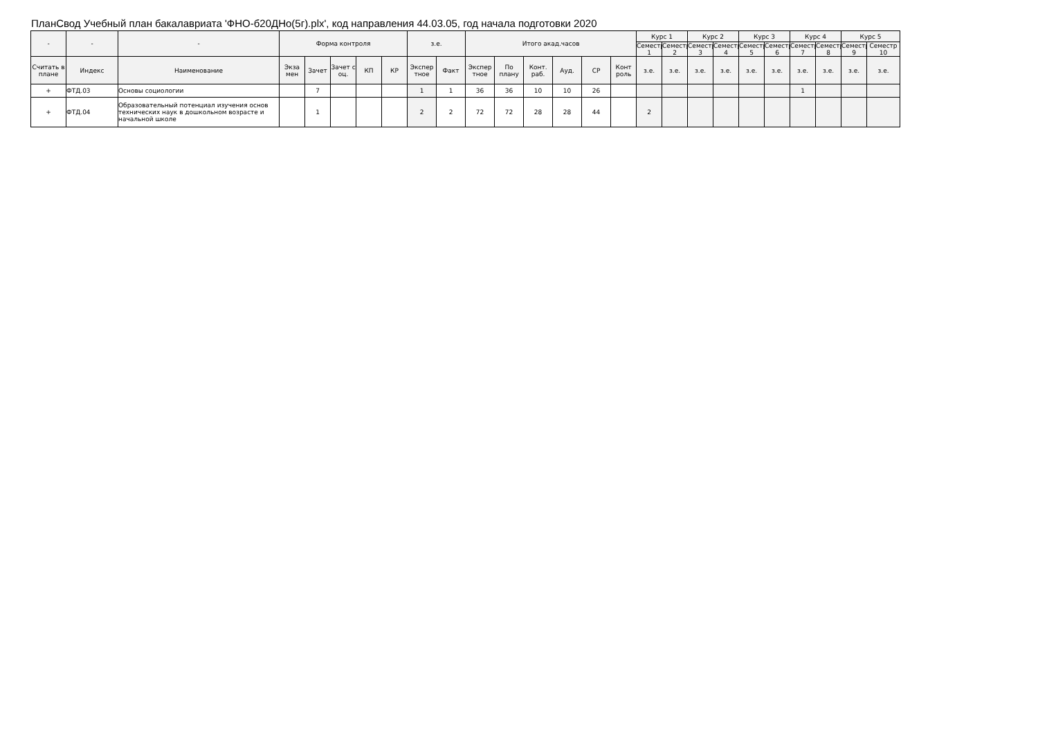ПланСвод Учебный план бакалавриата 'ФНО-б20ДНо(5г).plx', код направления 44.03.05, год начала подготовки 2020
| - | - | - | Форма контроля | | | | | з.е. | | Итого акад.часов | | | | | | Курс 1 | | Курс 2 | | Курс 3 | | Курс 4 | | Курс 5 | |
| --- | --- | --- | --- | --- | --- | --- | --- | --- | --- | --- | --- | --- | --- | --- | --- | --- | --- | --- | --- | --- | --- | --- | --- | --- | --- |
| | | | | | | | | | | | | | | | | Семестр 1 | Семестр 2 | Семестр 3 | Семестр 4 | Семестр 5 | Семестр 6 | Семестр 7 | Семестр 8 | Семестр 9 | Семестр 10 |
| Считать в плане | Индекс | Наименование | Экза мен | Зачет | Зачет с оц. | КП | КР | Экспер тное | Факт | Экспер тное | По плану | Конт. раб. | Ауд. | СР | Конт роль | з.е. | з.е. | з.е. | з.е. | з.е. | з.е. | з.е. | з.е. | з.е. | з.е. |
| + | ФТД.03 | Основы социологии | | 7 | | | | 1 | 1 | 36 | 36 | 10 | 10 | 26 | | | | | | | | 1 | | | |
| + | ФТД.04 | Образовательный потенциал изучения основ технических наук в дошкольном возрасте и начальной школе | | 1 | | | | 2 | 2 | 72 | 72 | 28 | 28 | 44 | | 2 | | | | | | | | | |